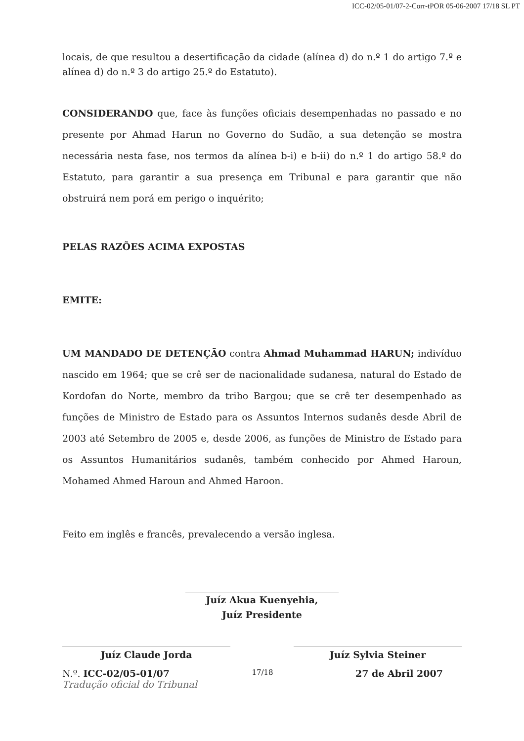ICC-02/05-01/07-2-Corr-tPOR 05-06-2007 17/18 SL PT
locais, de que resultou a desertificação da cidade (alínea d) do n.º 1 do artigo 7.º e alínea d) do n.º 3 do artigo 25.º do Estatuto).
CONSIDERANDO que, face às funções oficiais desempenhadas no passado e no presente por Ahmad Harun no Governo do Sudão, a sua detenção se mostra necessária nesta fase, nos termos da alínea b-i) e b-ii) do n.º 1 do artigo 58.º do Estatuto, para garantir a sua presença em Tribunal e para garantir que não obstruirá nem porá em perigo o inquérito;
PELAS RAZÕES ACIMA EXPOSTAS
EMITE:
UM MANDADO DE DETENÇÃO contra Ahmad Muhammad HARUN; indivíduo nascido em 1964; que se crê ser de nacionalidade sudanesa, natural do Estado de Kordofan do Norte, membro da tribo Bargou; que se crê ter desempenhado as funções de Ministro de Estado para os Assuntos Internos sudanês desde Abril de 2003 até Setembro de 2005 e, desde 2006, as funções de Ministro de Estado para os Assuntos Humanitários sudanês, também conhecido por Ahmed Haroun, Mohamed Ahmed Haroun and Ahmed Haroon.
Feito em inglês e francês, prevalecendo a versão inglesa.
Juíz Akua Kuenyehia,
Juíz Presidente
Juíz Claude Jorda Juíz Sylvia Steiner
N.º. ICC-02/05-01/07 17/18 27 de Abril 2007
Tradução oficial do Tribunal